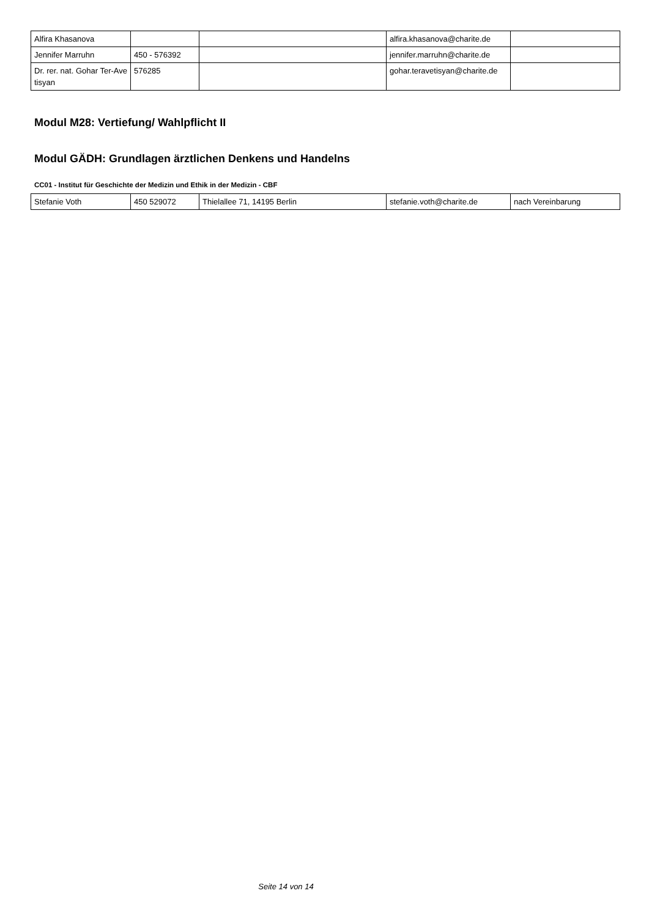| Alfira Khasanova | | | alfira.khasanova@charite.de | |
| Jennifer Marruhn | 450 - 576392 | | jennifer.marruhn@charite.de | |
| Dr. rer. nat. Gohar Ter-Avetisyan | 576285 | | gohar.teravetisyan@charite.de | |
Modul M28: Vertiefung/ Wahlpflicht II
Modul GÄDH: Grundlagen ärztlichen Denkens und Handelns
CC01 - Institut für Geschichte der Medizin und Ethik in der Medizin - CBF
| Stefanie Voth | 450 529072 | Thielallee 71, 14195 Berlin | stefanie.voth@charite.de | nach Vereinbarung |
Seite 14 von 14